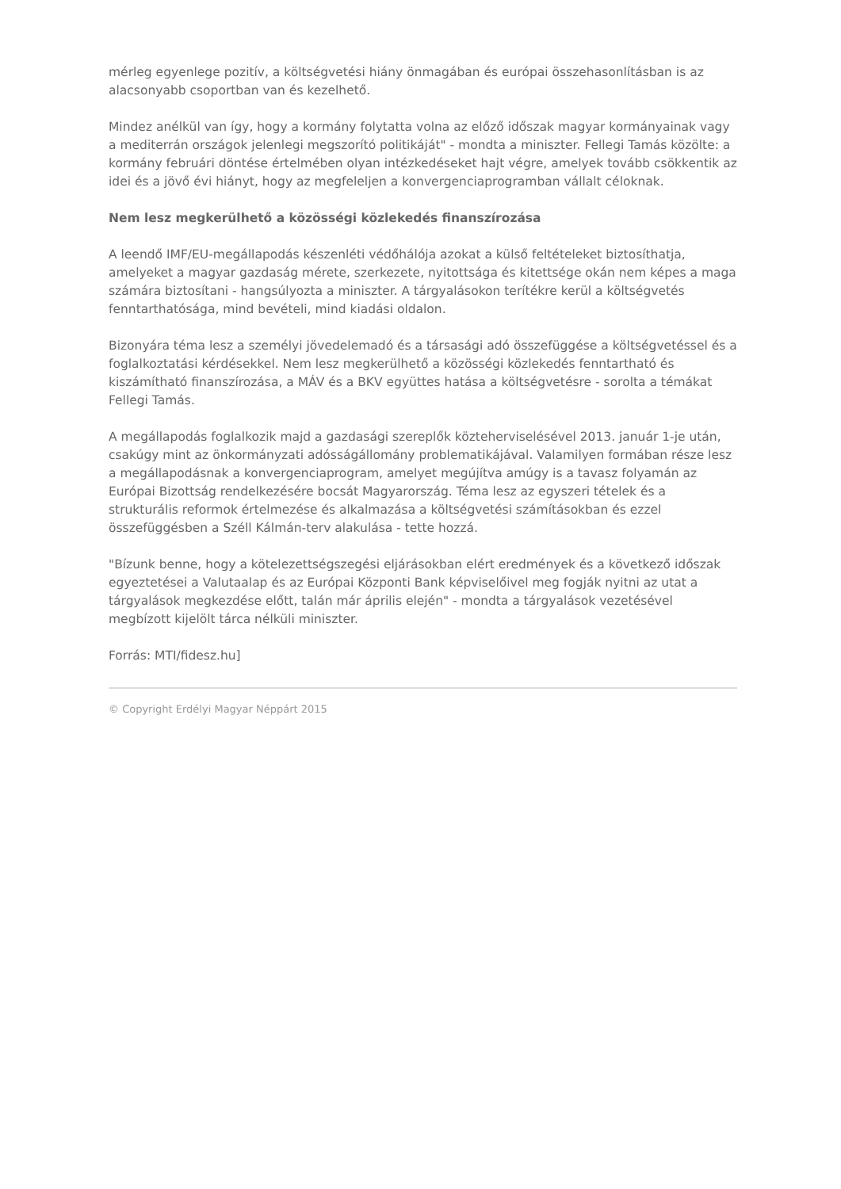mérleg egyenlege pozitív, a költségvetési hiány önmagában és európai összehasonlításban is az alacsonyabb csoportban van és kezelhető.
Mindez anélkül van így, hogy a kormány folytatta volna az előző időszak magyar kormányainak vagy a mediterrán országok jelenlegi megszorító politikáját" - mondta a miniszter. Fellegi Tamás közölte: a kormány februári döntése értelmében olyan intézkedéseket hajt végre, amelyek tovább csökkentik az idei és a jövő évi hiányt, hogy az megfeleljen a konvergenciaprogramban vállalt céloknak.
Nem lesz megkerülhető a közösségi közlekedés finanszírozása
A leendő IMF/EU-megállapodás készenléti védőhálója azokat a külső feltételeket biztosíthatja, amelyeket a magyar gazdaság mérete, szerkezete, nyitottsága és kitettsége okán nem képes a maga számára biztosítani - hangsúlyozta a miniszter. A tárgyalásokon terítékre kerül a költségvetés fenntarthatósága, mind bevételi, mind kiadási oldalon.
Bizonyára téma lesz a személyi jövedelemadó és a társasági adó összefüggése a költségvetéssel és a foglalkoztatási kérdésekkel. Nem lesz megkerülhető a közösségi közlekedés fenntartható és kiszámítható finanszírozása, a MÁV és a BKV együttes hatása a költségvetésre - sorolta a témákat Fellegi Tamás.
A megállapodás foglalkozik majd a gazdasági szereplők közteherviselésével 2013. január 1-je után, csakúgy mint az önkormányzati adósságállomány problematikájával. Valamilyen formában része lesz a megállapodásnak a konvergenciaprogram, amelyet megújítva amúgy is a tavasz folyamán az Európai Bizottság rendelkezésére bocsát Magyarország. Téma lesz az egyszeri tételek és a strukturális reformok értelmezése és alkalmazása a költségvetési számításokban és ezzel összefüggésben a Széll Kálmán-terv alakulása - tette hozzá.
"Bízunk benne, hogy a kötelezettségszegési eljárásokban elért eredmények és a következő időszak egyeztetései a Valutaalap és az Európai Központi Bank képviselőivel meg fogják nyitni az utat a tárgyalások megkezdése előtt, talán már április elején" - mondta a tárgyalások vezetésével megbízott kijelölt tárca nélküli miniszter.
Forrás: MTI/fidesz.hu]
© Copyright Erdélyi Magyar Néppárt 2015